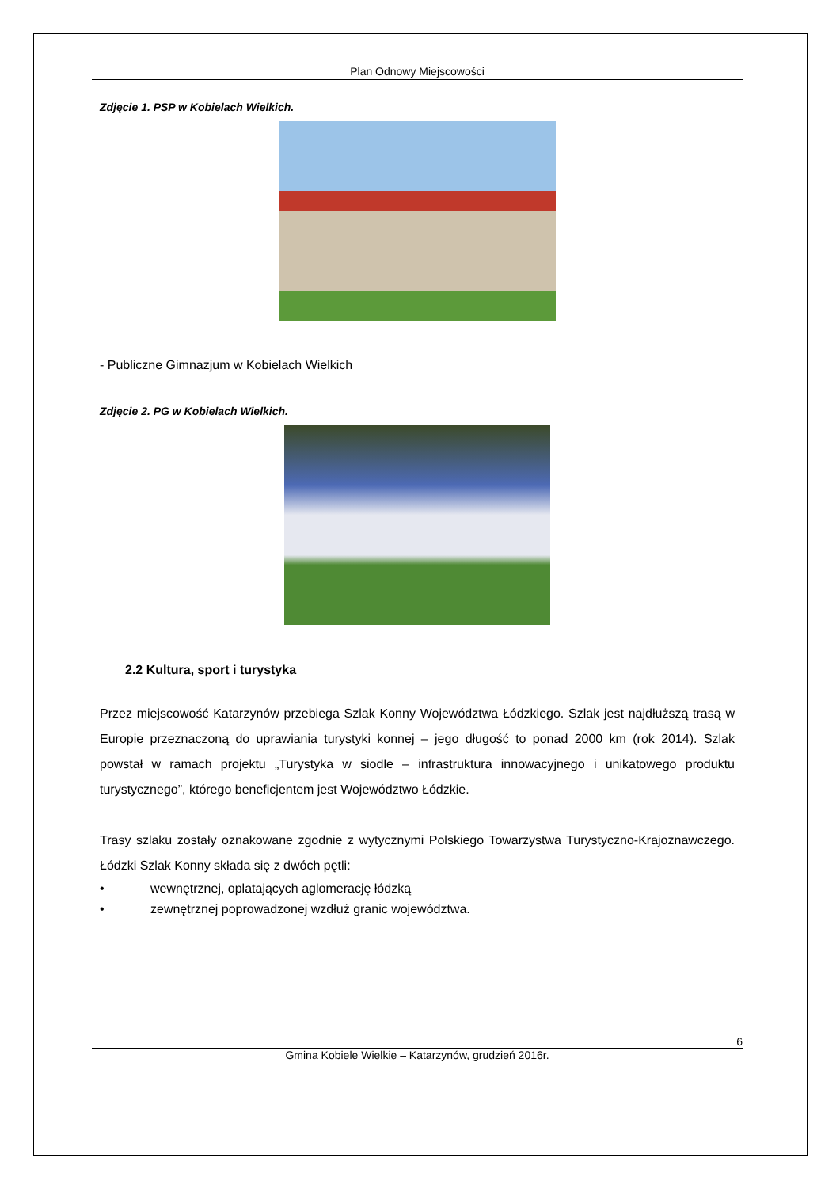Plan Odnowy Miejscowości
Zdjęcie 1. PSP w Kobielach Wielkich.
- Publiczne Gimnazjum w Kobielach Wielkich
Zdjęcie 2. PG w Kobielach Wielkich.
2.2 Kultura, sport i turystyka
Przez miejscowość Katarzynów przebiega Szlak Konny Województwa Łódzkiego. Szlak jest najdłuższą trasą w Europie przeznaczoną do uprawiania turystyki konnej – jego długość to ponad 2000 km (rok 2014). Szlak powstał w ramach projektu „Turystyka w siodle – infrastruktura innowacyjnego i unikatowego produktu turystycznego”, którego beneficjentem jest Województwo Łódzkie.
Trasy szlaku zostały oznakowane zgodnie z wytycznymi Polskiego Towarzystwa Turystyczno-Krajoznawczego. Łódzki Szlak Konny składa się z dwóch pętli:
• wewnętrznej, oplatających aglomerację łódzką
• zewnętrznej poprowadzonej wzdłuż granic województwa.
6
Gmina Kobiele Wielkie – Katarzynów, grudzień 2016r.